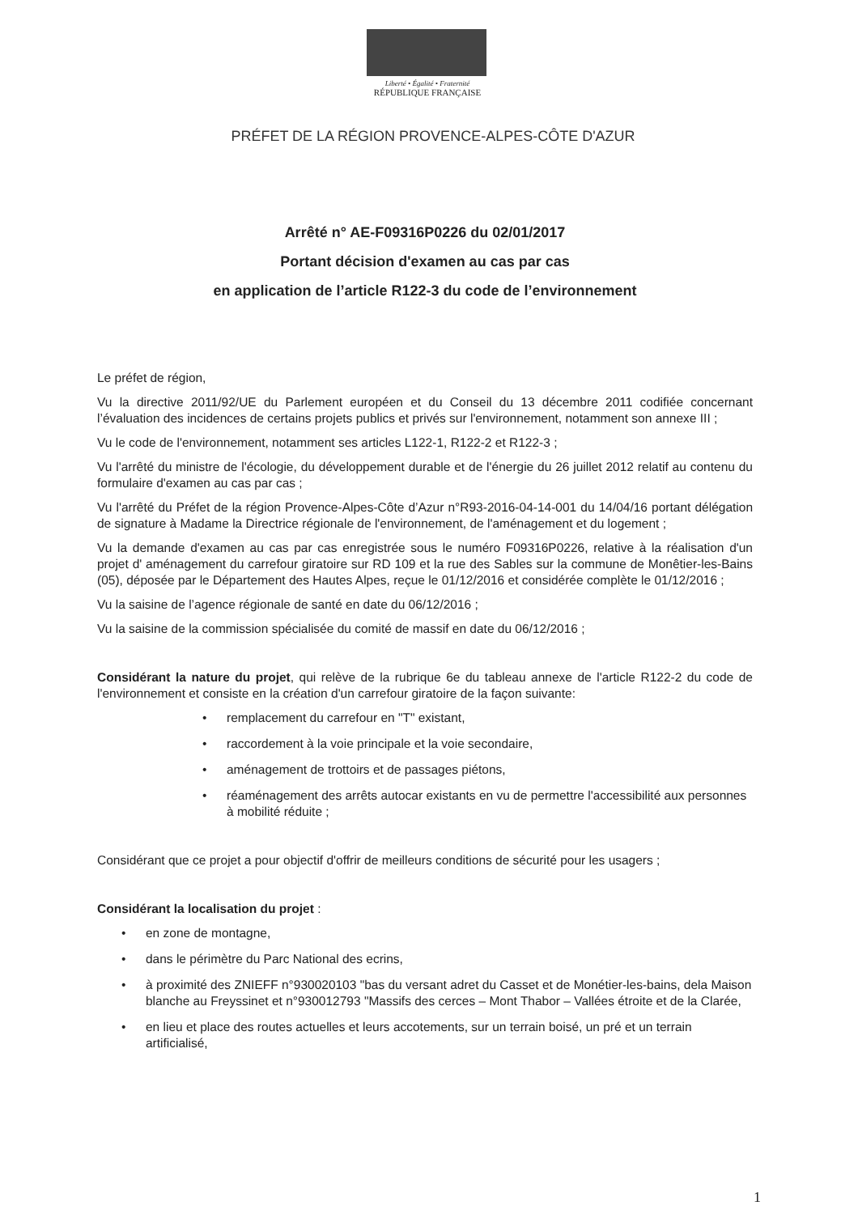Liberté • Égalité • Fraternité
RÉPUBLIQUE FRANÇAISE
PRÉFET DE LA RÉGION PROVENCE-ALPES-CÔTE D'AZUR
Arrêté n° AE-F09316P0226 du 02/01/2017
Portant décision d'examen au cas par cas
en application de l’article R122-3 du code de l’environnement
Le préfet de région,
Vu la directive 2011/92/UE du Parlement européen et du Conseil du 13 décembre 2011 codifiée concernant l’évaluation des incidences de certains projets publics et privés sur l'environnement, notamment son annexe III ;
Vu le code de l'environnement, notamment ses articles L122-1, R122-2 et R122-3 ;
Vu l'arrêté du ministre de l'écologie, du développement durable et de l'énergie du 26 juillet 2012 relatif au contenu du formulaire d'examen au cas par cas ;
Vu l'arrêté du Préfet de la région Provence-Alpes-Côte d’Azur n°R93-2016-04-14-001 du 14/04/16 portant délégation de signature à Madame la Directrice régionale de l'environnement, de l'aménagement et du logement ;
Vu la demande d'examen au cas par cas enregistrée sous le numéro F09316P0226, relative à la réalisation d'un projet d' aménagement du carrefour giratoire sur RD 109 et la rue des Sables sur la commune de Monêtier-les-Bains (05), déposée par le Département des Hautes Alpes, reçue le 01/12/2016 et considérée complète le 01/12/2016 ;
Vu la saisine de l’agence régionale de santé en date du 06/12/2016 ;
Vu la saisine de la commission spécialisée du comité de massif en date du 06/12/2016 ;
Considérant la nature du projet, qui relève de la rubrique 6e du tableau annexe de l'article R122-2 du code de l'environnement et consiste en la création d'un carrefour giratoire de la façon suivante:
• remplacement du carrefour en "T" existant,
• raccordement à la voie principale et la voie secondaire,
• aménagement de trottoirs et de passages piétons,
• réaménagement des arrêts autocar existants en vu de permettre l'accessibilité aux personnes à mobilité réduite ;
Considérant que ce projet a pour objectif d'offrir de meilleurs conditions de sécurité pour les usagers ;
Considérant la localisation du projet :
• en zone de montagne,
• dans le périmètre du Parc National des ecrins,
• à proximité des ZNIEFF n°930020103 "bas du versant adret du Casset et de Monétier-les-bains, dela Maison blanche au Freyssinet et n°930012793 "Massifs des cerces – Mont Thabor – Vallées étroite et de la Clarée,
• en lieu et place des routes actuelles et leurs accotements, sur un terrain boisé, un pré et un terrain artificialisé,
1